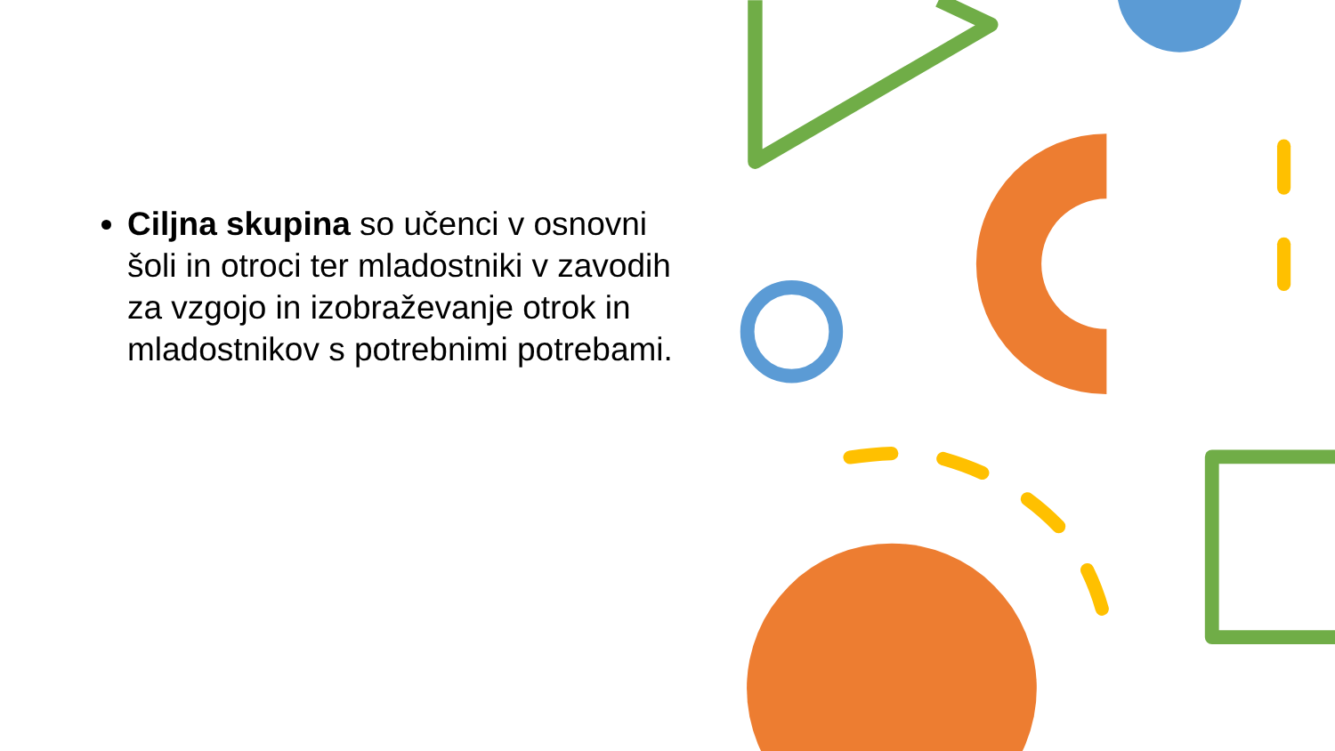Ciljna skupina so učenci v osnovni šoli in otroci ter mladostniki v zavodih za vzgojo in izobraževanje otrok in mladostnikov s potrebnimi potrebami.